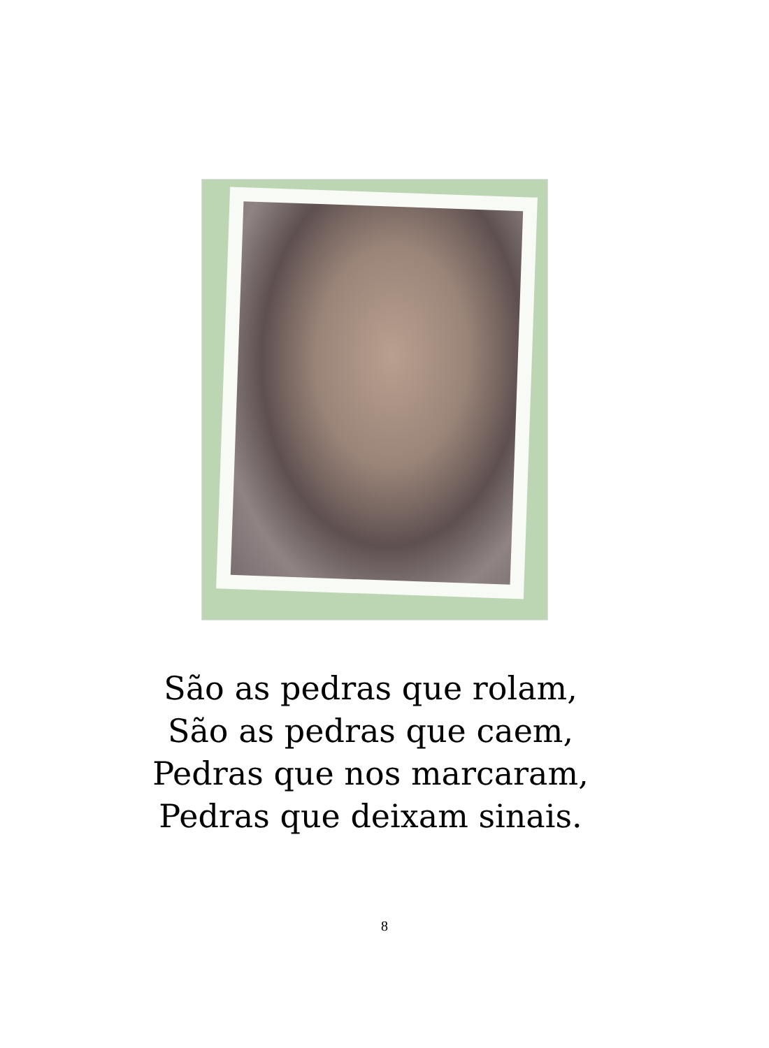São as pedras que rolam,
São as pedras que caem,
Pedras que nos marcaram,
Pedras que deixam sinais.
8